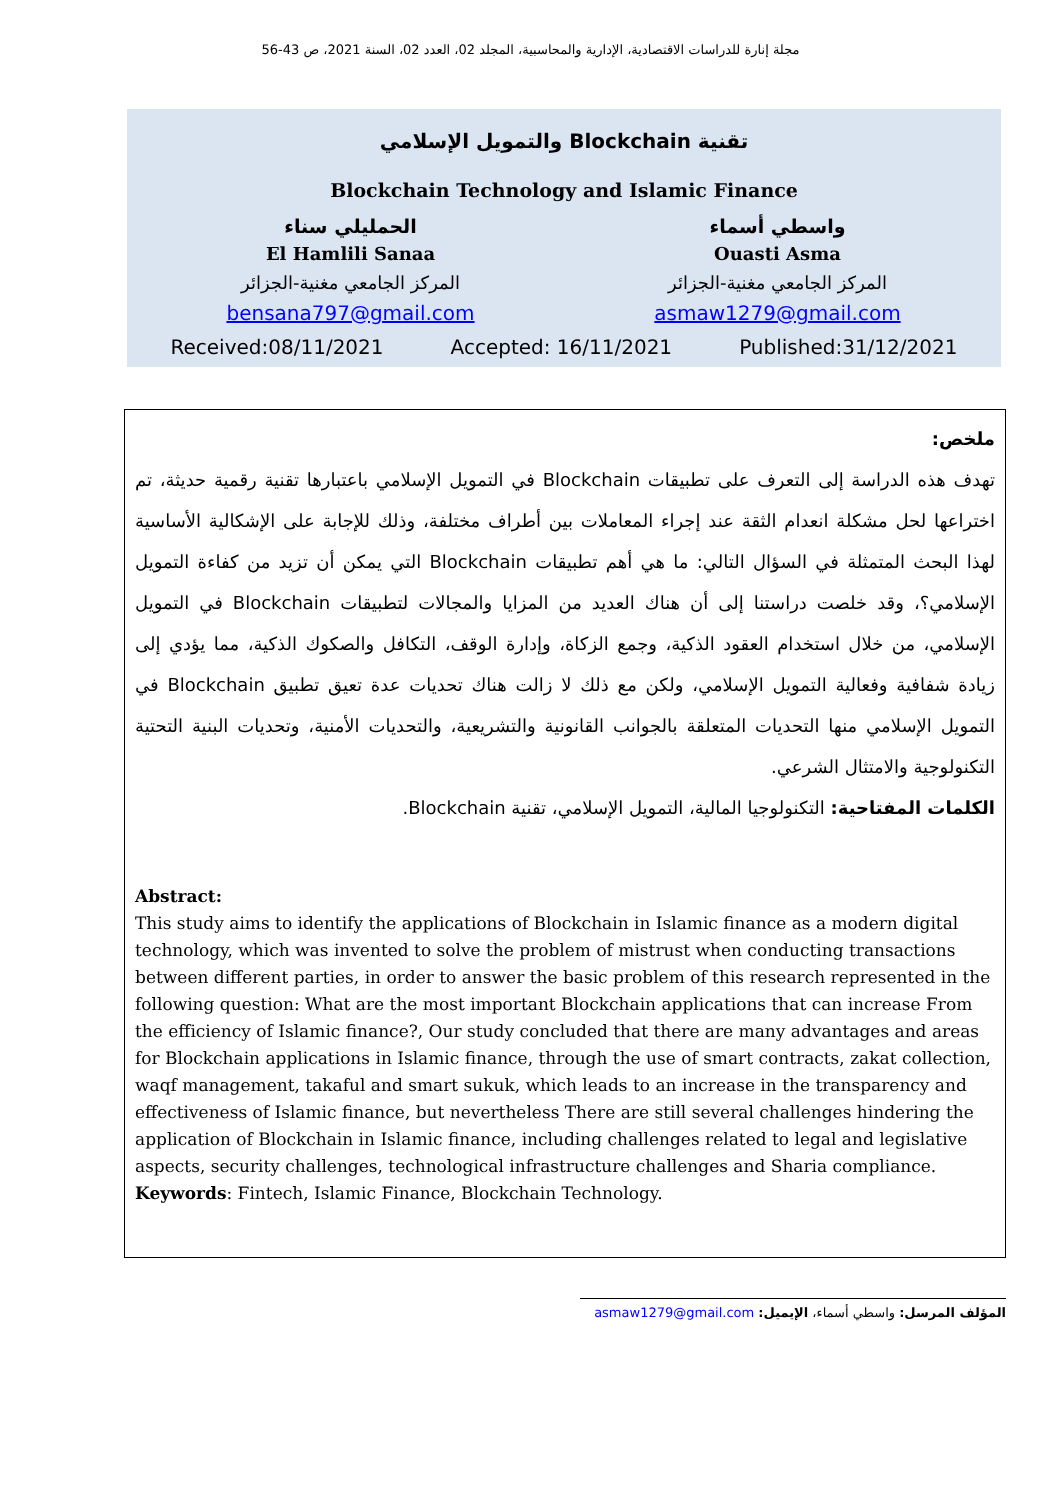مجلة إنارة للدراسات الاقتصادية، الإدارية والمحاسبية، المجلد 02، العدد 02، السنة 2021، ص 43-56
تقنية Blockchain والتمويل الإسلامي
Blockchain Technology and Islamic Finance
واسطي أسماء
Ouasti Asma
المركز الجامعي مغنية-الجزائر
asmaw1279@gmail.com
الحمليلي سناء
El Hamlili Sanaa
المركز الجامعي مغنية-الجزائر
bensana797@gmail.com
Received:08/11/2021 Accepted: 16/11/2021 Published:31/12/2021
ملخص:
تهدف هذه الدراسة إلى التعرف على تطبيقات Blockchain في التمويل الإسلامي باعتبارها تقنية رقمية حديثة، تم اختراعها لحل مشكلة انعدام الثقة عند إجراء المعاملات بين أطراف مختلفة، وذلك للإجابة على الإشكالية الأساسية لهذا البحث المتمثلة في السؤال التالي: ما هي أهم تطبيقات Blockchain التي يمكن أن تزيد من كفاءة التمويل الإسلامي؟، وقد خلصت دراستنا إلى أن هناك العديد من المزايا والمجالات لتطبيقات Blockchain في التمويل الإسلامي، من خلال استخدام العقود الذكية، وجمع الزكاة، وإدارة الوقف، التكافل والصكوك الذكية، مما يؤدي إلى زيادة شفافية وفعالية التمويل الإسلامي، ولكن مع ذلك لا زالت هناك تحديات عدة تعيق تطبيق Blockchain في التمويل الإسلامي منها التحديات المتعلقة بالجوانب القانونية والتشريعية، والتحديات الأمنية، وتحديات البنية التحتية التكنولوجية والامتثال الشرعي.
الكلمات المفتاحية: التكنولوجيا المالية، التمويل الإسلامي، تقنية Blockchain.
Abstract:
This study aims to identify the applications of Blockchain in Islamic finance as a modern digital technology, which was invented to solve the problem of mistrust when conducting transactions between different parties, in order to answer the basic problem of this research represented in the following question: What are the most important Blockchain applications that can increase From the efficiency of Islamic finance?, Our study concluded that there are many advantages and areas for Blockchain applications in Islamic finance, through the use of smart contracts, zakat collection, waqf management, takaful and smart sukuk, which leads to an increase in the transparency and effectiveness of Islamic finance, but nevertheless There are still several challenges hindering the application of Blockchain in Islamic finance, including challenges related to legal and legislative aspects, security challenges, technological infrastructure challenges and Sharia compliance.
Keywords: Fintech, Islamic Finance, Blockchain Technology.
المؤلف المرسل: واسطي أسماء، الإيميل: asmaw1279@gmail.com